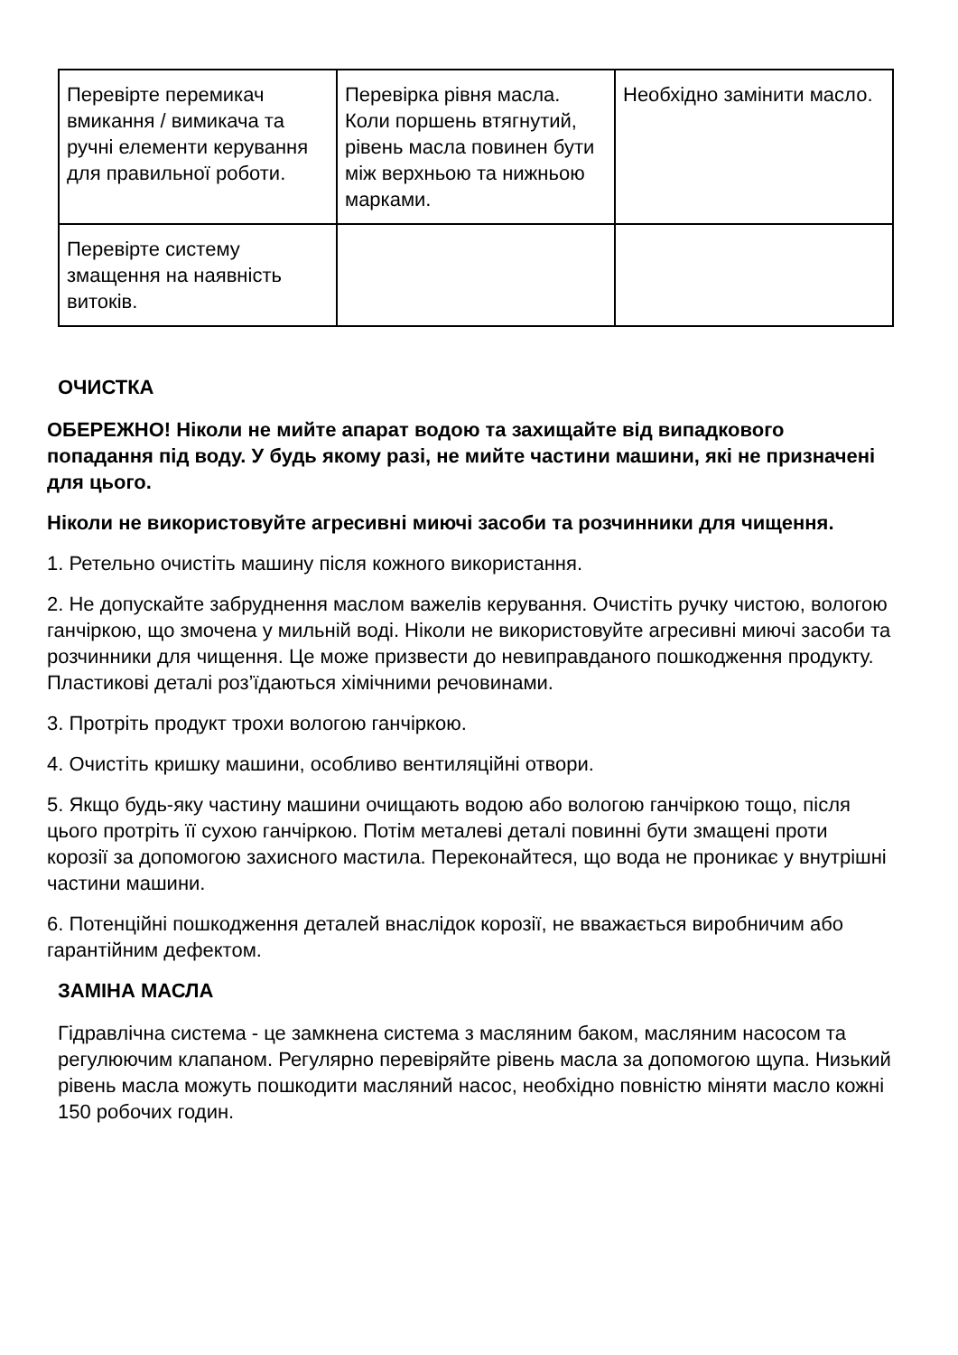| Перевірте перемикач вмикання / вимикача та ручні елементи керування для правильної роботи. | Перевірка рівня масла. Коли поршень втягнутий, рівень масла повинен бути між верхньою та нижньою марками. | Необхідно замінити масло. |
| Перевірте систему змащення на наявність витоків. | | |
ОЧИСТКА
ОБЕРЕЖНО! Ніколи не мийте апарат водою та захищайте від випадкового попадання під воду. У будь якому разі, не мийте частини машини, які не призначені для цього.
Ніколи не використовуйте агресивні миючі засоби та розчинники для чищення.
1. Ретельно очистіть машину після кожного використання.
2. Не допускайте забруднення маслом важелів керування. Очистіть ручку чистою, вологою ганчіркою, що змочена у мильній воді. Ніколи не використовуйте агресивні миючі засоби та розчинники для чищення. Це може призвести до невиправданого пошкодження продукту. Пластикові деталі роз’їдаються хімічними речовинами.
3. Протріть продукт трохи вологою ганчіркою.
4. Очистіть кришку машини, особливо вентиляційні отвори.
5. Якщо будь-яку частину машини очищають водою або вологою ганчіркою тощо, після цього протріть її сухою ганчіркою. Потім металеві деталі повинні бути змащені проти корозії за допомогою захисного мастила. Переконайтеся, що вода не проникає у внутрішні частини машини.
6. Потенційні пошкодження деталей внаслідок корозії, не вважається виробничим або гарантійним дефектом.
ЗАМІНА МАСЛА
Гідравлічна система - це замкнена система з масляним баком, масляним насосом та регулюючим клапаном. Регулярно перевіряйте рівень масла за допомогою щупа. Низький рівень масла можуть пошкодити масляний насос, необхідно повністю міняти масло кожні 150 робочих годин.